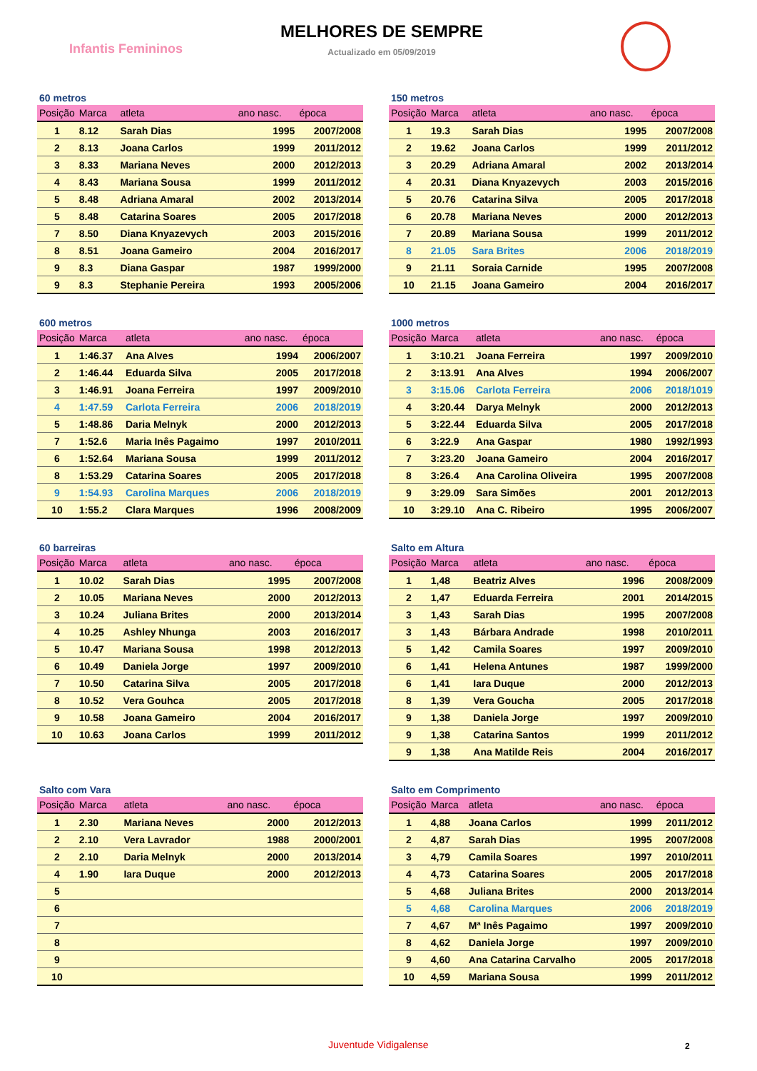Infantis Femininos
MELHORES DE SEMPRE
Actualizado em 05/09/2019
60 metros
| Posição | Marca | atleta | ano nasc. | época |
| --- | --- | --- | --- | --- |
| 1 | 8.12 | Sarah Dias | 1995 | 2007/2008 |
| 2 | 8.13 | Joana Carlos | 1999 | 2011/2012 |
| 3 | 8.33 | Mariana Neves | 2000 | 2012/2013 |
| 4 | 8.43 | Mariana Sousa | 1999 | 2011/2012 |
| 5 | 8.48 | Adriana Amaral | 2002 | 2013/2014 |
| 5 | 8.48 | Catarina Soares | 2005 | 2017/2018 |
| 7 | 8.50 | Diana Knyazevych | 2003 | 2015/2016 |
| 8 | 8.51 | Joana Gameiro | 2004 | 2016/2017 |
| 9 | 8.3 | Diana Gaspar | 1987 | 1999/2000 |
| 9 | 8.3 | Stephanie Pereira | 1993 | 2005/2006 |
150 metros
| Posição | Marca | atleta | ano nasc. | época |
| --- | --- | --- | --- | --- |
| 1 | 19.3 | Sarah Dias | 1995 | 2007/2008 |
| 2 | 19.62 | Joana Carlos | 1999 | 2011/2012 |
| 3 | 20.29 | Adriana Amaral | 2002 | 2013/2014 |
| 4 | 20.31 | Diana Knyazevych | 2003 | 2015/2016 |
| 5 | 20.76 | Catarina Silva | 2005 | 2017/2018 |
| 6 | 20.78 | Mariana Neves | 2000 | 2012/2013 |
| 7 | 20.89 | Mariana Sousa | 1999 | 2011/2012 |
| 8 | 21.05 | Sara Brites | 2006 | 2018/2019 |
| 9 | 21.11 | Soraia Carnide | 1995 | 2007/2008 |
| 10 | 21.15 | Joana Gameiro | 2004 | 2016/2017 |
600 metros
| Posição | Marca | atleta | ano nasc. | época |
| --- | --- | --- | --- | --- |
| 1 | 1:46.37 | Ana Alves | 1994 | 2006/2007 |
| 2 | 1:46.44 | Eduarda Silva | 2005 | 2017/2018 |
| 3 | 1:46.91 | Joana Ferreira | 1997 | 2009/2010 |
| 4 | 1:47.59 | Carlota Ferreira | 2006 | 2018/2019 |
| 5 | 1:48.86 | Daria Melnyk | 2000 | 2012/2013 |
| 7 | 1:52.6 | Maria Inês Pagaimo | 1997 | 2010/2011 |
| 6 | 1:52.64 | Mariana Sousa | 1999 | 2011/2012 |
| 8 | 1:53.29 | Catarina Soares | 2005 | 2017/2018 |
| 9 | 1:54.93 | Carolina Marques | 2006 | 2018/2019 |
| 10 | 1:55.2 | Clara Marques | 1996 | 2008/2009 |
1000 metros
| Posição | Marca | atleta | ano nasc. | época |
| --- | --- | --- | --- | --- |
| 1 | 3:10.21 | Joana Ferreira | 1997 | 2009/2010 |
| 2 | 3:13.91 | Ana Alves | 1994 | 2006/2007 |
| 3 | 3:15.06 | Carlota Ferreira | 2006 | 2018/1019 |
| 4 | 3:20.44 | Darya Melnyk | 2000 | 2012/2013 |
| 5 | 3:22.44 | Eduarda Silva | 2005 | 2017/2018 |
| 6 | 3:22.9 | Ana Gaspar | 1980 | 1992/1993 |
| 7 | 3:23.20 | Joana Gameiro | 2004 | 2016/2017 |
| 8 | 3:26.4 | Ana Carolina Oliveira | 1995 | 2007/2008 |
| 9 | 3:29.09 | Sara Simões | 2001 | 2012/2013 |
| 10 | 3:29.10 | Ana C. Ribeiro | 1995 | 2006/2007 |
60 barreiras
| Posição | Marca | atleta | ano nasc. | época |
| --- | --- | --- | --- | --- |
| 1 | 10.02 | Sarah Dias | 1995 | 2007/2008 |
| 2 | 10.05 | Mariana Neves | 2000 | 2012/2013 |
| 3 | 10.24 | Juliana Brites | 2000 | 2013/2014 |
| 4 | 10.25 | Ashley Nhunga | 2003 | 2016/2017 |
| 5 | 10.47 | Mariana Sousa | 1998 | 2012/2013 |
| 6 | 10.49 | Daniela Jorge | 1997 | 2009/2010 |
| 7 | 10.50 | Catarina Silva | 2005 | 2017/2018 |
| 8 | 10.52 | Vera Gouhca | 2005 | 2017/2018 |
| 9 | 10.58 | Joana Gameiro | 2004 | 2016/2017 |
| 10 | 10.63 | Joana Carlos | 1999 | 2011/2012 |
Salto em Altura
| Posição | Marca | atleta | ano nasc. | época |
| --- | --- | --- | --- | --- |
| 1 | 1,48 | Beatriz Alves | 1996 | 2008/2009 |
| 2 | 1,47 | Eduarda Ferreira | 2001 | 2014/2015 |
| 3 | 1,43 | Sarah Dias | 1995 | 2007/2008 |
| 3 | 1,43 | Bárbara Andrade | 1998 | 2010/2011 |
| 5 | 1,42 | Camila Soares | 1997 | 2009/2010 |
| 6 | 1,41 | Helena Antunes | 1987 | 1999/2000 |
| 6 | 1,41 | Iara Duque | 2000 | 2012/2013 |
| 8 | 1,39 | Vera Goucha | 2005 | 2017/2018 |
| 9 | 1,38 | Daniela Jorge | 1997 | 2009/2010 |
| 9 | 1,38 | Catarina Santos | 1999 | 2011/2012 |
| 9 | 1,38 | Ana Matilde Reis | 2004 | 2016/2017 |
Salto com Vara
| Posição | Marca | atleta | ano nasc. | época |
| --- | --- | --- | --- | --- |
| 1 | 2.30 | Mariana Neves | 2000 | 2012/2013 |
| 2 | 2.10 | Vera Lavrador | 1988 | 2000/2001 |
| 2 | 2.10 | Daria Melnyk | 2000 | 2013/2014 |
| 4 | 1.90 | Iara Duque | 2000 | 2012/2013 |
| 5 | | | | |
| 6 | | | | |
| 7 | | | | |
| 8 | | | | |
| 9 | | | | |
| 10 | | | | |
Salto em Comprimento
| Posição | Marca | atleta | ano nasc. | época |
| --- | --- | --- | --- | --- |
| 1 | 4,88 | Joana Carlos | 1999 | 2011/2012 |
| 2 | 4,87 | Sarah Dias | 1995 | 2007/2008 |
| 3 | 4,79 | Camila Soares | 1997 | 2010/2011 |
| 4 | 4,73 | Catarina Soares | 2005 | 2017/2018 |
| 5 | 4,68 | Juliana Brites | 2000 | 2013/2014 |
| 5 | 4,68 | Carolina Marques | 2006 | 2018/2019 |
| 7 | 4,67 | Mª Inês Pagaimo | 1997 | 2009/2010 |
| 8 | 4,62 | Daniela Jorge | 1997 | 2009/2010 |
| 9 | 4,60 | Ana Catarina Carvalho | 2005 | 2017/2018 |
| 10 | 4,59 | Mariana Sousa | 1999 | 2011/2012 |
Juventude Vidigalense 2